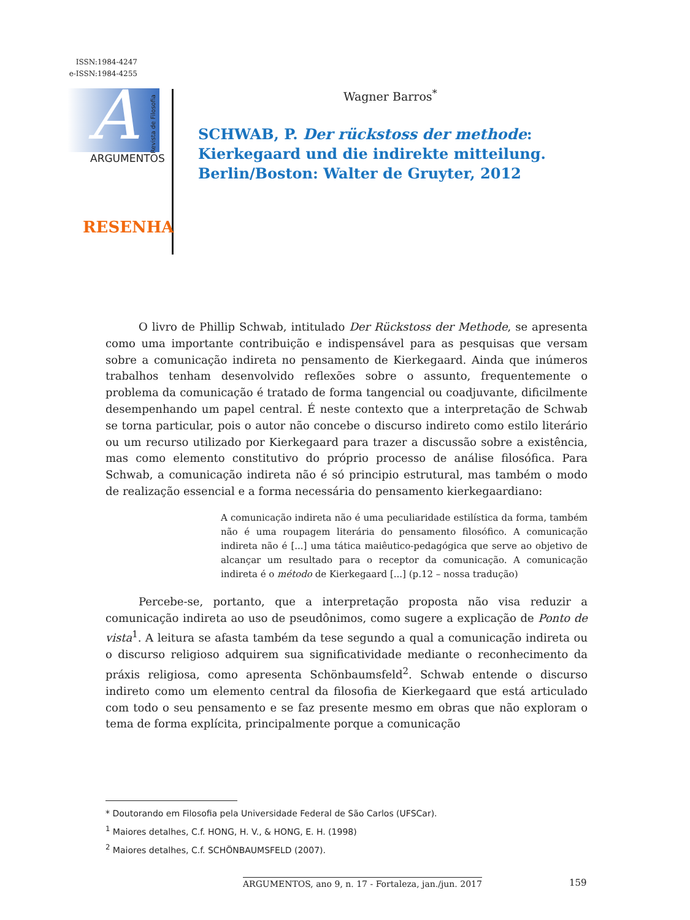ISSN:1984-4247
e-ISSN:1984-4255
A
Revista de Filosofia
ARGUMENTOS
Wagner Barros<sup>*</sup>
SCHWAB, P. Der rückstoss der methode: Kierkegaard und die indirekte mitteilung. Berlin/Boston: Walter de Gruyter, 2012
RESENHA
O livro de Phillip Schwab, intitulado Der Rückstoss der Methode, se apresenta como uma importante contribuição e indispensável para as pesquisas que versam sobre a comunicação indireta no pensamento de Kierkegaard. Ainda que inúmeros trabalhos tenham desenvolvido reflexões sobre o assunto, frequentemente o problema da comunicação é tratado de forma tangencial ou coadjuvante, dificilmente desempenhando um papel central. É neste contexto que a interpretação de Schwab se torna particular, pois o autor não concebe o discurso indireto como estilo literário ou um recurso utilizado por Kierkegaard para trazer a discussão sobre a existência, mas como elemento constitutivo do próprio processo de análise filosófica. Para Schwab, a comunicação indireta não é só principio estrutural, mas também o modo de realização essencial e a forma necessária do pensamento kierkegaardiano:
A comunicação indireta não é uma peculiaridade estilística da forma, também não é uma roupagem literária do pensamento filosófico. A comunicação indireta não é [...] uma tática maiêutico-pedagógica que serve ao objetivo de alcançar um resultado para o receptor da comunicação. A comunicação indireta é o método de Kierkegaard [...] (p.12 – nossa tradução)
Percebe-se, portanto, que a interpretação proposta não visa reduzir a comunicação indireta ao uso de pseudônimos, como sugere a explicação de Ponto de vista<sup>1</sup>. A leitura se afasta também da tese segundo a qual a comunicação indireta ou o discurso religioso adquirem sua significatividade mediante o reconhecimento da práxis religiosa, como apresenta Schönbaumsfeld<sup>2</sup>. Schwab entende o discurso indireto como um elemento central da filosofia de Kierkegaard que está articulado com todo o seu pensamento e se faz presente mesmo em obras que não exploram o tema de forma explícita, principalmente porque a comunicação
* Doutorando em Filosofia pela Universidade Federal de São Carlos (UFSCar).
<sup>1</sup> Maiores detalhes, C.f. HONG, H. V., & HONG, E. H. (1998)
<sup>2</sup> Maiores detalhes, C.f. SCHÖNBAUMSFELD (2007).
ARGUMENTOS, ano 9, n. 17 - Fortaleza, jan./jun. 2017
159